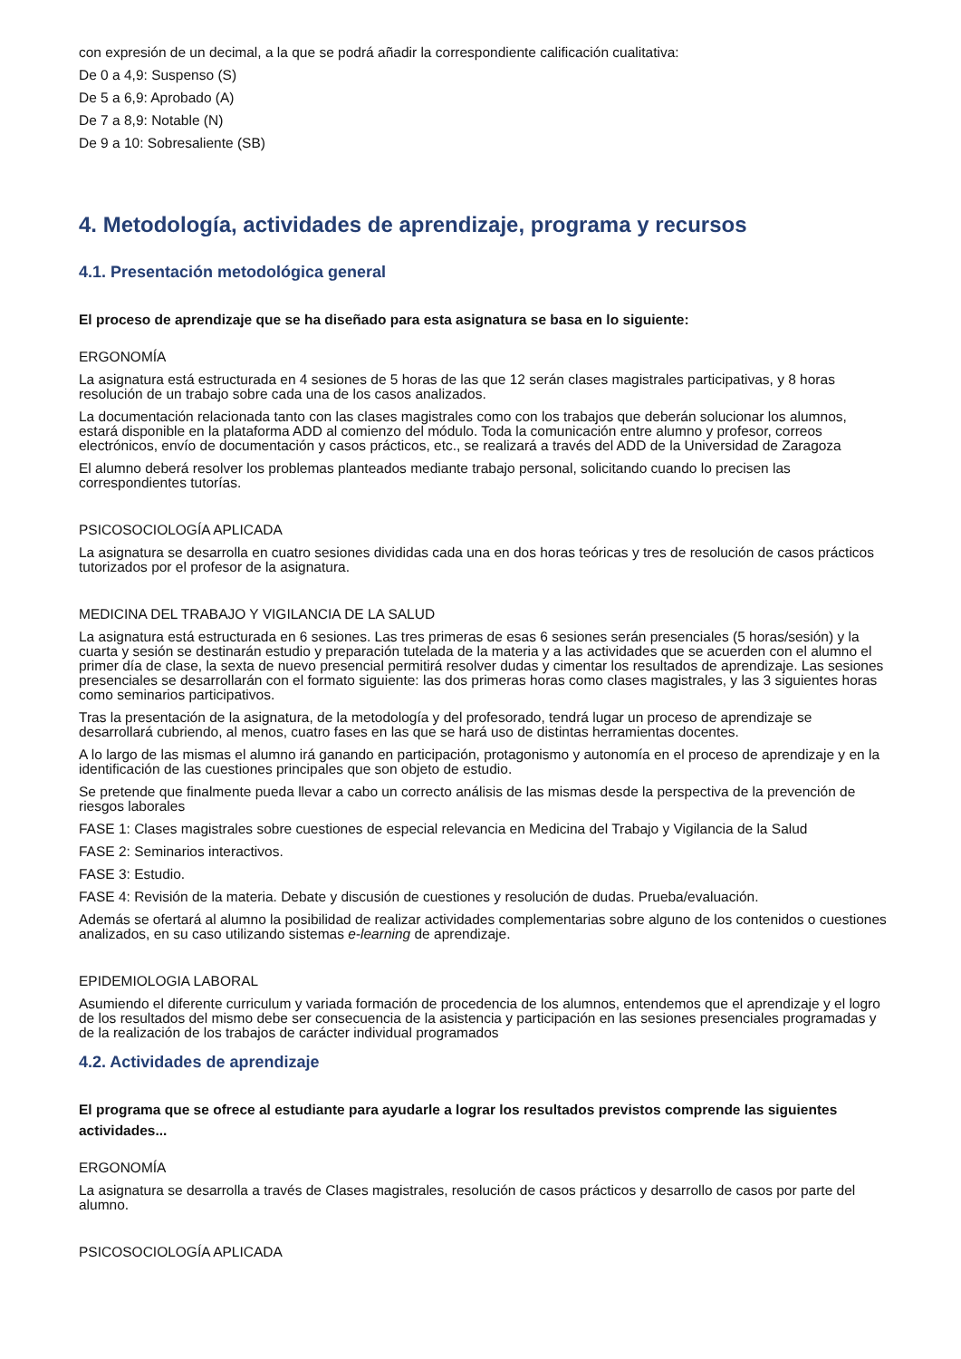con expresión de un decimal, a la que se podrá añadir la correspondiente calificación cualitativa:
De 0 a 4,9: Suspenso (S)
De 5 a 6,9: Aprobado (A)
De 7 a 8,9: Notable (N)
De 9 a 10: Sobresaliente (SB)
4. Metodología, actividades de aprendizaje, programa y recursos
4.1. Presentación metodológica general
El proceso de aprendizaje que se ha diseñado para esta asignatura se basa en lo siguiente:
ERGONOMÍA
La asignatura está estructurada en 4 sesiones de 5 horas de las que 12 serán clases magistrales participativas, y 8 horas resolución de un trabajo sobre cada una de los casos analizados.
La documentación relacionada tanto con las clases magistrales como con los trabajos que deberán solucionar los alumnos, estará disponible en la plataforma ADD al comienzo del módulo. Toda la comunicación entre alumno y profesor, correos electrónicos, envío de documentación y casos prácticos, etc., se realizará a través del ADD de la Universidad de Zaragoza
El alumno deberá resolver los problemas planteados mediante trabajo personal, solicitando cuando lo precisen las correspondientes tutorías.
PSICOSOCIOLOGÍA APLICADA
La asignatura se desarrolla en cuatro sesiones divididas cada una en dos horas teóricas y tres de resolución de casos prácticos tutorizados por el profesor de la asignatura.
MEDICINA DEL TRABAJO Y VIGILANCIA DE LA SALUD
La asignatura está estructurada en 6 sesiones. Las tres primeras de esas 6 sesiones serán presenciales (5 horas/sesión) y la cuarta y sesión se destinarán estudio y preparación tutelada de la materia y a las actividades que se acuerden con el alumno el primer día de clase, la sexta de nuevo presencial permitirá resolver dudas y cimentar los resultados de aprendizaje. Las sesiones presenciales se desarrollarán con el formato siguiente: las dos primeras horas como clases magistrales, y las 3 siguientes horas como seminarios participativos.
Tras la presentación de la asignatura, de la metodología y del profesorado, tendrá lugar un proceso de aprendizaje se desarrollará cubriendo, al menos, cuatro fases en las que se hará uso de distintas herramientas docentes.
A lo largo de las mismas el alumno irá ganando en participación, protagonismo y autonomía en el proceso de aprendizaje y en la identificación de las cuestiones principales que son objeto de estudio.
Se pretende que finalmente pueda llevar a cabo un correcto análisis de las mismas desde la perspectiva de la prevención de riesgos laborales
FASE 1: Clases magistrales sobre cuestiones de especial relevancia en Medicina del Trabajo y Vigilancia de la Salud
FASE 2: Seminarios interactivos.
FASE 3: Estudio.
FASE 4: Revisión de la materia. Debate y discusión de cuestiones y resolución de dudas. Prueba/evaluación.
Además se ofertará al alumno la posibilidad de realizar actividades complementarias sobre alguno de los contenidos o cuestiones analizados, en su caso utilizando sistemas e-learning de aprendizaje.
EPIDEMIOLOGIA LABORAL
Asumiendo el diferente curriculum y variada formación de procedencia de los alumnos, entendemos que el aprendizaje y el logro de los resultados del mismo debe ser consecuencia de la asistencia y participación en las sesiones presenciales programadas y de la realización de los trabajos de carácter individual programados
4.2. Actividades de aprendizaje
El programa que se ofrece al estudiante para ayudarle a lograr los resultados previstos comprende las siguientes actividades...
ERGONOMÍA
La asignatura se desarrolla a través de Clases magistrales, resolución de casos prácticos y desarrollo de casos por parte del alumno.
PSICOSOCIOLOGÍA APLICADA